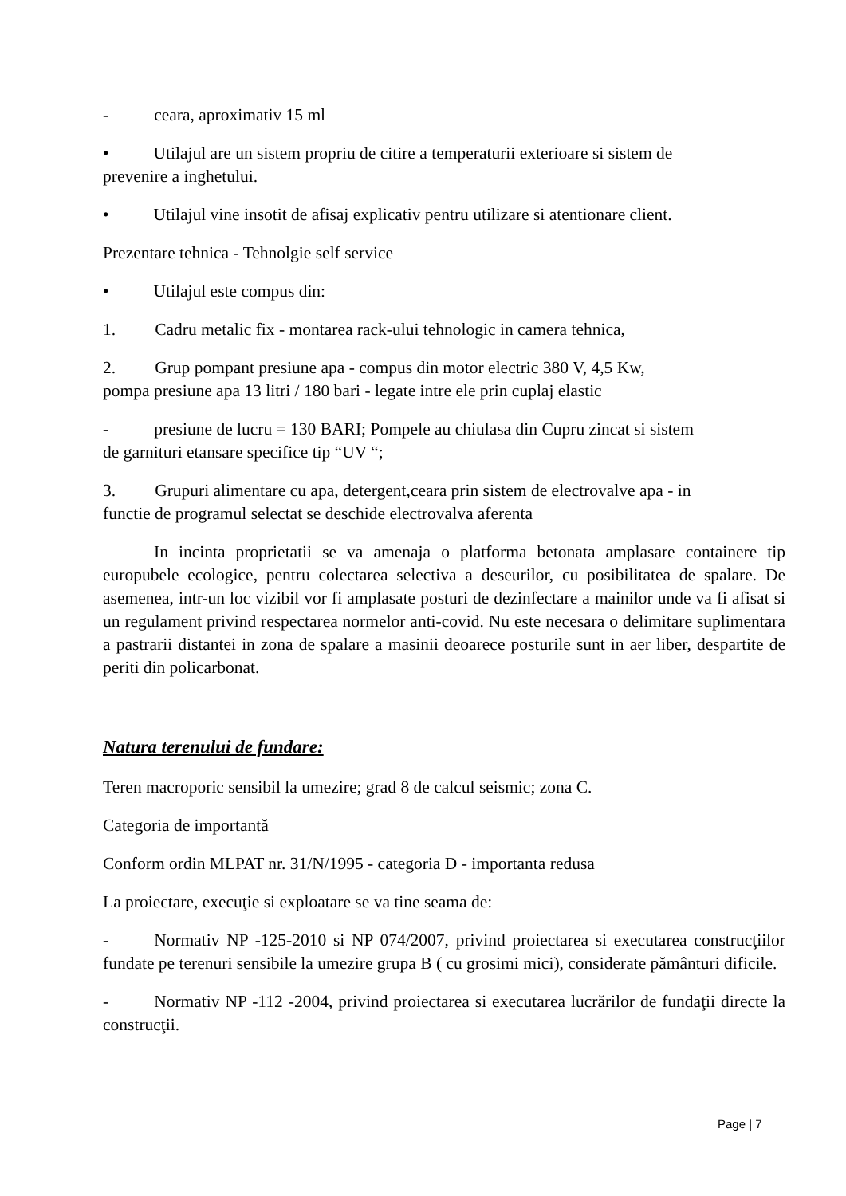- ceara, aproximativ 15 ml
• Utilajul are un sistem propriu de citire a temperaturii exterioare si sistem de
prevenire a inghetului.
• Utilajul vine insotit de afisaj explicativ pentru utilizare si atentionare client.
Prezentare tehnica - Tehnolgie self service
• Utilajul este compus din:
1. Cadru metalic fix - montarea rack-ului tehnologic in camera tehnica,
2. Grup pompant presiune apa - compus din motor electric 380 V, 4,5 Kw,
pompa presiune apa 13 litri / 180 bari - legate intre ele prin cuplaj elastic
- presiune de lucru = 130 BARI; Pompele au chiulasa din Cupru zincat si sistem
de garnituri etansare specifice tip “UV “;
3. Grupuri alimentare cu apa, detergent,ceara prin sistem de electrovalve apa - in
functie de programul selectat se deschide electrovalva aferenta
In incinta proprietatii se va amenaja o platforma betonata amplasare containere tip europubele ecologice, pentru colectarea selectiva a deseurilor, cu posibilitatea de spalare. De asemenea, intr-un loc vizibil vor fi amplasate posturi de dezinfectare a mainilor unde va fi afisat si un regulament privind respectarea normelor anti-covid. Nu este necesara o delimitare suplimentara a pastrarii distantei in zona de spalare a masinii deoarece posturile sunt in aer liber, despartite de periti din policarbonat.
Natura terenului de fundare:
Teren macroporic sensibil la umezire; grad 8 de calcul seismic; zona C.
Categoria de importantă
Conform ordin MLPAT nr. 31/N/1995 - categoria D - importanta redusa
La proiectare, execuţie si exploatare se va tine seama de:
- Normativ NP -125-2010 si NP 074/2007, privind proiectarea si executarea construcţiilor fundate pe terenuri sensibile la umezire grupa B ( cu grosimi mici), considerate pământuri dificile.
- Normativ NP -112 -2004, privind proiectarea si executarea lucrărilor de fundaţii directe la construcţii.
Page | 7